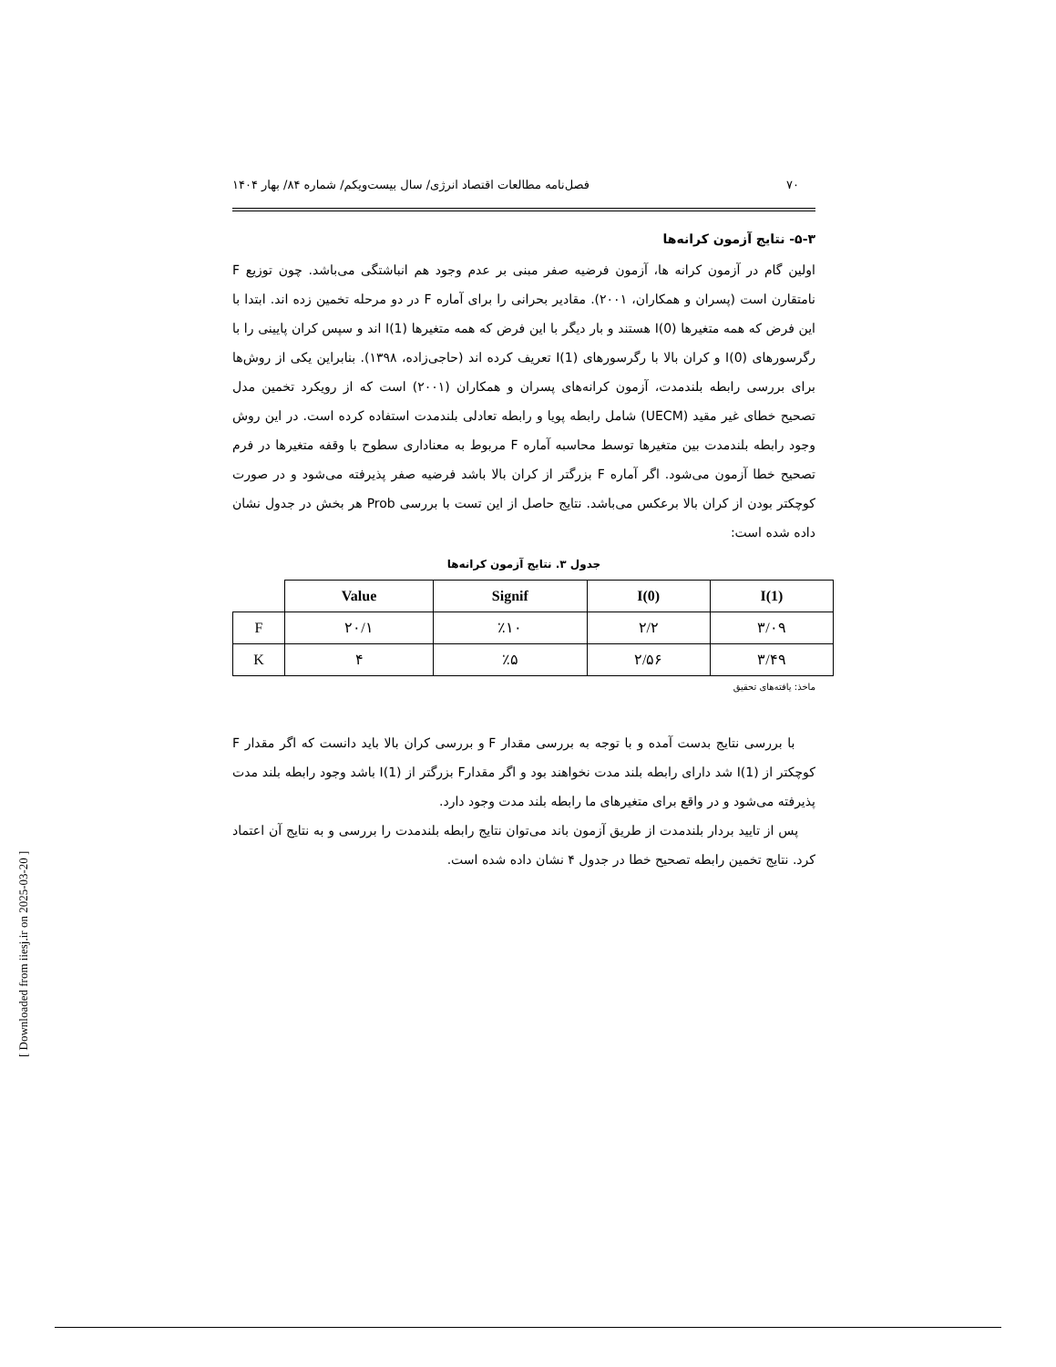۷۰ فصل‌نامه مطالعات اقتصاد انرژی/ سال بیست‌ویکم/ شماره ۸۴/ بهار ۱۴۰۴
۵-۳- نتایج آزمون کرانه‌ها
اولین گام در آزمون کرانه ها، آزمون فرضیه صفر مبنی بر عدم وجود هم انباشتگی می‌باشد. چون توزیع F نامتقارن است (پسران و همکاران، ۲۰۰۱). مقادیر بحرانی را برای آماره F در دو مرحله تخمین زده اند. ابتدا با این فرض که همه متغیرها I(0) هستند و بار دیگر با این فرض که همه متغیرها I(1) اند و سپس کران پایینی را با رگرسورهای I(0) و کران بالا با رگرسورهای I(1) تعریف کرده اند (حاجی‌زاده، ۱۳۹۸). بنابراین یکی از روش‌ها برای بررسی رابطه بلندمدت، آزمون کرانه‌های پسران و همکاران (۲۰۰۱) است که از رویکرد تخمین مدل تصحیح خطای غیر مقید (UECM) شامل رابطه پویا و رابطه تعادلی بلندمدت استفاده کرده است. در این روش وجود رابطه بلندمدت بین متغیرها توسط محاسبه آماره F مربوط به معناداری سطوح با وقفه متغیرها در فرم تصحیح خطا آزمون می‌شود. اگر آماره F بزرگتر از کران بالا باشد فرضیه صفر پذیرفته می‌شود و در صورت کوچکتر بودن از کران بالا برعکس می‌باشد. نتایج حاصل از این تست با بررسی Prob هر بخش در جدول نشان داده شده است:
جدول ۳. نتایج آزمون کرانه‌ها
| | Value | Signif | I(0) | I(1) |
| F | ۲۰/۱ | ٪۱۰ | ۲/۲ | ۳/۰۹ |
| K | ۴ | ٪۵ | ۲/۵۶ | ۳/۴۹ |
ماخذ: یافته‌های تحقیق
با بررسی نتایج بدست آمده و با توجه به بررسی مقدار F و بررسی کران بالا باید دانست که اگر مقدار F کوچکتر از I(1) شد دارای رابطه بلند مدت نخواهند بود و اگر مقدارF بزرگتر از I(1) باشد وجود رابطه بلند مدت پذیرفته می‌شود و در واقع برای متغیرهای ما رابطه بلند مدت وجود دارد.
پس از تایید بردار بلندمدت از طریق آزمون باند می‌توان نتایج رابطه بلندمدت را بررسی و به نتایج آن اعتماد کرد. نتایج تخمین رابطه تصحیح خطا در جدول ۴ نشان داده شده است.
[ Downloaded from iiesj.ir on 2025-03-20 ]